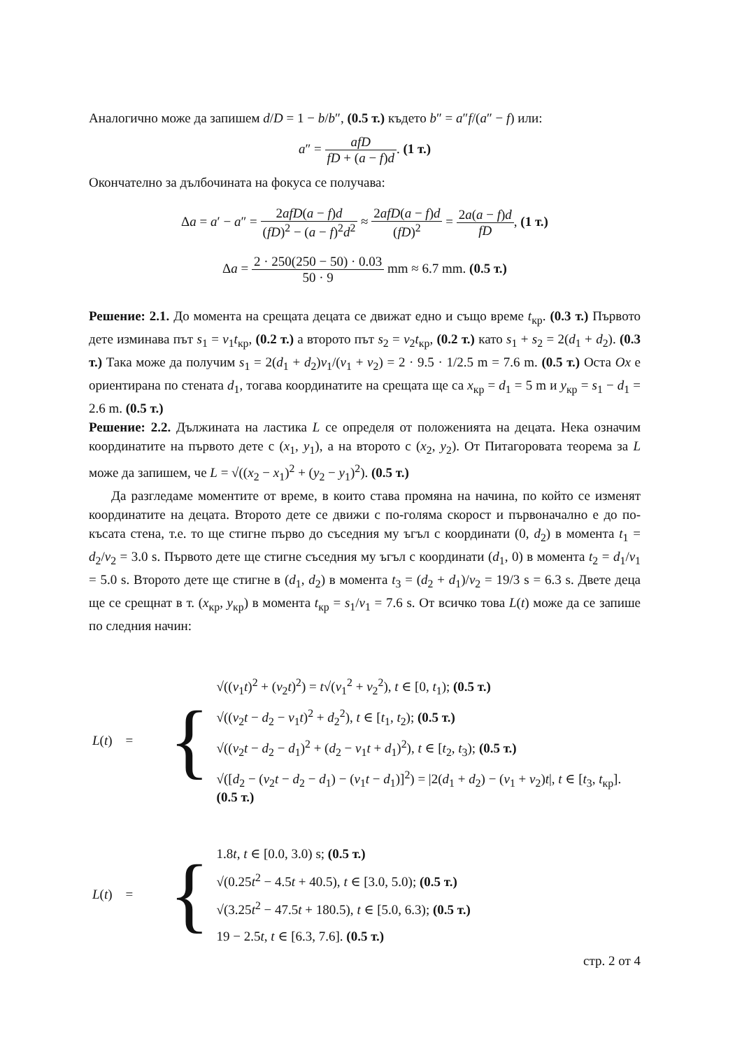Аналогично може да запишем d/D = 1 − b/b″, (0.5 т.) където b″ = a″f/(a″ − f) или:
a″ = afD fD + (a − f)d. (1 т.)
Окончателно за дълбочината на фокуса се получава:
Δa = a′ − a″ = 2afD(a − f)d (fD)<sup>2</sup> − (a − f)<sup>2</sup>d<sup>2</sup> ≈ 2afD(a − f)d (fD)<sup>2</sup> = 2a(a − f)d fD, (1 т.)
Δa = 2 · 250(250 − 50) · 0.03 50 · 9 mm ≈ 6.7 mm. (0.5 т.)
Решение: 2.1. До момента на срещата децата се движат едно и също време t<sub>кр</sub>. (0.3 т.) Първото дете изминава път s<sub>1</sub> = v<sub>1</sub>t<sub>кр</sub>, (0.2 т.) а второто път s<sub>2</sub> = v<sub>2</sub>t<sub>кр</sub>, (0.2 т.) като s<sub>1</sub> + s<sub>2</sub> = 2(d<sub>1</sub> + d<sub>2</sub>). (0.3 т.) Така може да получим s<sub>1</sub> = 2(d<sub>1</sub> + d<sub>2</sub>)v<sub>1</sub>/(v<sub>1</sub> + v<sub>2</sub>) = 2 · 9.5 · 1/2.5 m = 7.6 m. (0.5 т.) Оста Ox е ориентирана по стената d<sub>1</sub>, тогава координатите на срещата ще са x<sub>кр</sub> = d<sub>1</sub> = 5 m и y<sub>кр</sub> = s<sub>1</sub> − d<sub>1</sub> = 2.6 m. (0.5 т.)
Решение: 2.2. Дължината на ластика L се определя от положенията на децата. Нека означим координатите на първото дете с (x<sub>1</sub>, y<sub>1</sub>), а на второто с (x<sub>2</sub>, y<sub>2</sub>). От Питагоровата теорема за L може да запишем, че L = √((x<sub>2</sub> − x<sub>1</sub>)<sup>2</sup> + (y<sub>2</sub> − y<sub>1</sub>)<sup>2</sup>). (0.5 т.)
Да разгледаме моментите от време, в които става промяна на начина, по който се изменят координатите на децата. Второто дете се движи с по-голяма скорост и първоначално е до по-късата стена, т.е. то ще стигне първо до съседния му ъгъл с координати (0, d<sub>2</sub>) в момента t<sub>1</sub> = d<sub>2</sub>/v<sub>2</sub> = 3.0 s. Първото дете ще стигне съседния му ъгъл с координати (d<sub>1</sub>, 0) в момента t<sub>2</sub> = d<sub>1</sub>/v<sub>1</sub> = 5.0 s. Второто дете ще стигне в (d<sub>1</sub>, d<sub>2</sub>) в момента t<sub>3</sub> = (d<sub>2</sub> + d<sub>1</sub>)/v<sub>2</sub> = 19/3 s = 6.3 s. Двете деца ще се срещнат в т. (x<sub>кр</sub>, y<sub>кр</sub>) в момента t<sub>кр</sub> = s<sub>1</sub>/v<sub>1</sub> = 7.6 s. От всичко това L(t) може да се запише по следния начин:
L(t) =
{
√((v<sub>1</sub>t)<sup>2</sup> + (v<sub>2</sub>t)<sup>2</sup>) = t√(v<sub>1</sub><sup>2</sup> + v<sub>2</sub><sup>2</sup>), t ∈ [0, t<sub>1</sub>); (0.5 т.)
√((v<sub>2</sub>t − d<sub>2</sub> − v<sub>1</sub>t)<sup>2</sup> + d<sub>2</sub><sup>2</sup>), t ∈ [t<sub>1</sub>, t<sub>2</sub>); (0.5 т.)
√((v<sub>2</sub>t − d<sub>2</sub> − d<sub>1</sub>)<sup>2</sup> + (d<sub>2</sub> − v<sub>1</sub>t + d<sub>1</sub>)<sup>2</sup>), t ∈ [t<sub>2</sub>, t<sub>3</sub>); (0.5 т.)
√([d<sub>2</sub> − (v<sub>2</sub>t − d<sub>2</sub> − d<sub>1</sub>) − (v<sub>1</sub>t − d<sub>1</sub>)]<sup>2</sup>) = |2(d<sub>1</sub> + d<sub>2</sub>) − (v<sub>1</sub> + v<sub>2</sub>)t|, t ∈ [t<sub>3</sub>, t<sub>кр</sub>].
(0.5 т.)
L(t) =
{
1.8t, t ∈ [0.0, 3.0) s; (0.5 т.)
√(0.25t<sup>2</sup> − 4.5t + 40.5), t ∈ [3.0, 5.0); (0.5 т.)
√(3.25t<sup>2</sup> − 47.5t + 180.5), t ∈ [5.0, 6.3); (0.5 т.)
19 − 2.5t, t ∈ [6.3, 7.6]. (0.5 т.)
стр. 2 от 4